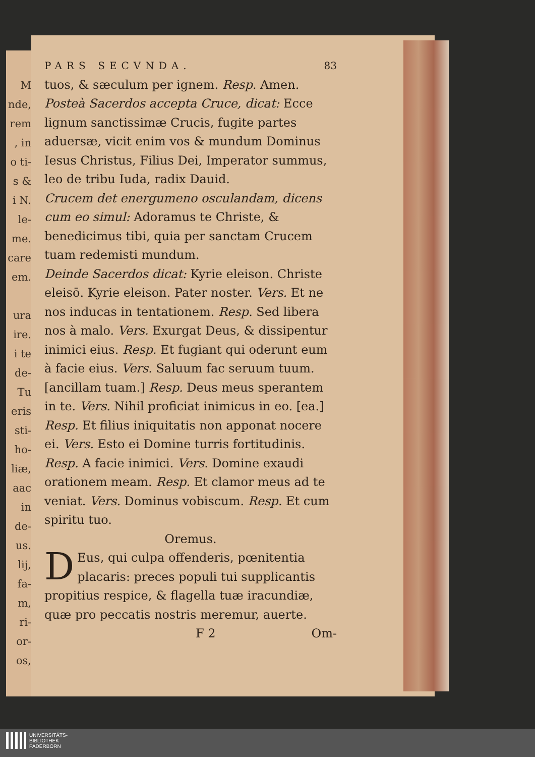M
nde,
rem
, in
o ti-
s &
i N.
le-
me.
care
em.
ura
ire.
i te
de-
Tu
eris
sti-
ho-
liæ,
aac
in
de-
us.
lij,
fa-
m,
ri-
or-
os,
PARS SECVNDA. 83
tuos, & sæculum per ignem. Resp. Amen.
Posteà Sacerdos accepta Cruce, dicat: Ecce lignum sanctissimæ Crucis, fugite partes aduersæ, vicit enim vos & mundum Dominus Iesus Christus, Filius Dei, Imperator summus, leo de tribu Iuda, radix Dauid.
Crucem det energumeno osculandam, dicens cum eo simul: Adoramus te Christe, & benedicimus tibi, quia per sanctam Crucem tuam redemisti mundum.
Deinde Sacerdos dicat: Kyrie eleison. Christe eleisō. Kyrie eleison. Pater noster. Vers. Et ne nos inducas in tentationem. Resp. Sed libera nos à malo. Vers. Exurgat Deus, & dissipentur inimici eius. Resp. Et fugiant qui oderunt eum à facie eius. Vers. Saluum fac seruum tuum. [ancillam tuam.] Resp. Deus meus sperantem in te. Vers. Nihil proficiat inimicus in eo. [ea.] Resp. Et filius iniquitatis non apponat nocere ei. Vers. Esto ei Domine turris fortitudinis. Resp. A facie inimici. Vers. Domine exaudi orationem meam. Resp. Et clamor meus ad te veniat. Vers. Dominus vobiscum. Resp. Et cum spiritu tuo.
Oremus.
DEus, qui culpa offenderis, pœnitentia placaris: preces populi tui supplicantis propitius respice, & flagella tuæ iracundiæ, quæ pro peccatis nostris meremur, auerte.
F 2 Om-
UNIVERSITÄTS-
BIBLIOTHEK
PADERBORN